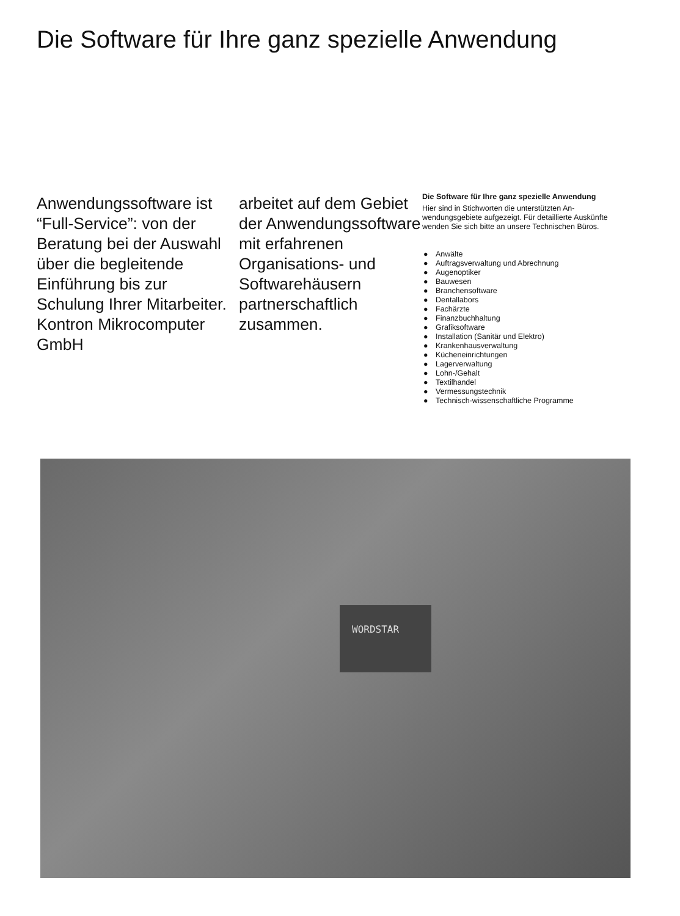Die Software für Ihre ganz spezielle Anwendung
Anwendungssoftware ist “Full-Service”: von der Beratung bei der Auswahl über die be­gleitende Einführung bis zur Schulung Ihrer Mitarbeiter. Kontron Mikrocomputer GmbH
arbeitet auf dem Gebiet der Anwendungssoft­ware mit erfahrenen Organisations- und Softwarehäusern partnerschaftlich zusammen.
Die Software für Ihre ganz spezielle Anwendung
Hier sind in Stichworten die unterstützten An­wendungsgebiete aufgezeigt. Für detaillierte Auskünfte wenden Sie sich bitte an unsere Technischen Büros.
● Anwälte
● Auftragsverwaltung und Abrechnung
● Augenoptiker
● Bauwesen
● Branchensoftware
● Dentallabors
● Fachärzte
● Finanzbuchhaltung
● Grafiksoftware
● Installation (Sanitär und Elektro)
● Krankenhausverwaltung
● Kücheneinrichtungen
● Lagerverwaltung
● Lohn-/Gehalt
● Textilhandel
● Vermessungstechnik
● Technisch-wissenschaftliche Programme
WORDSTAR